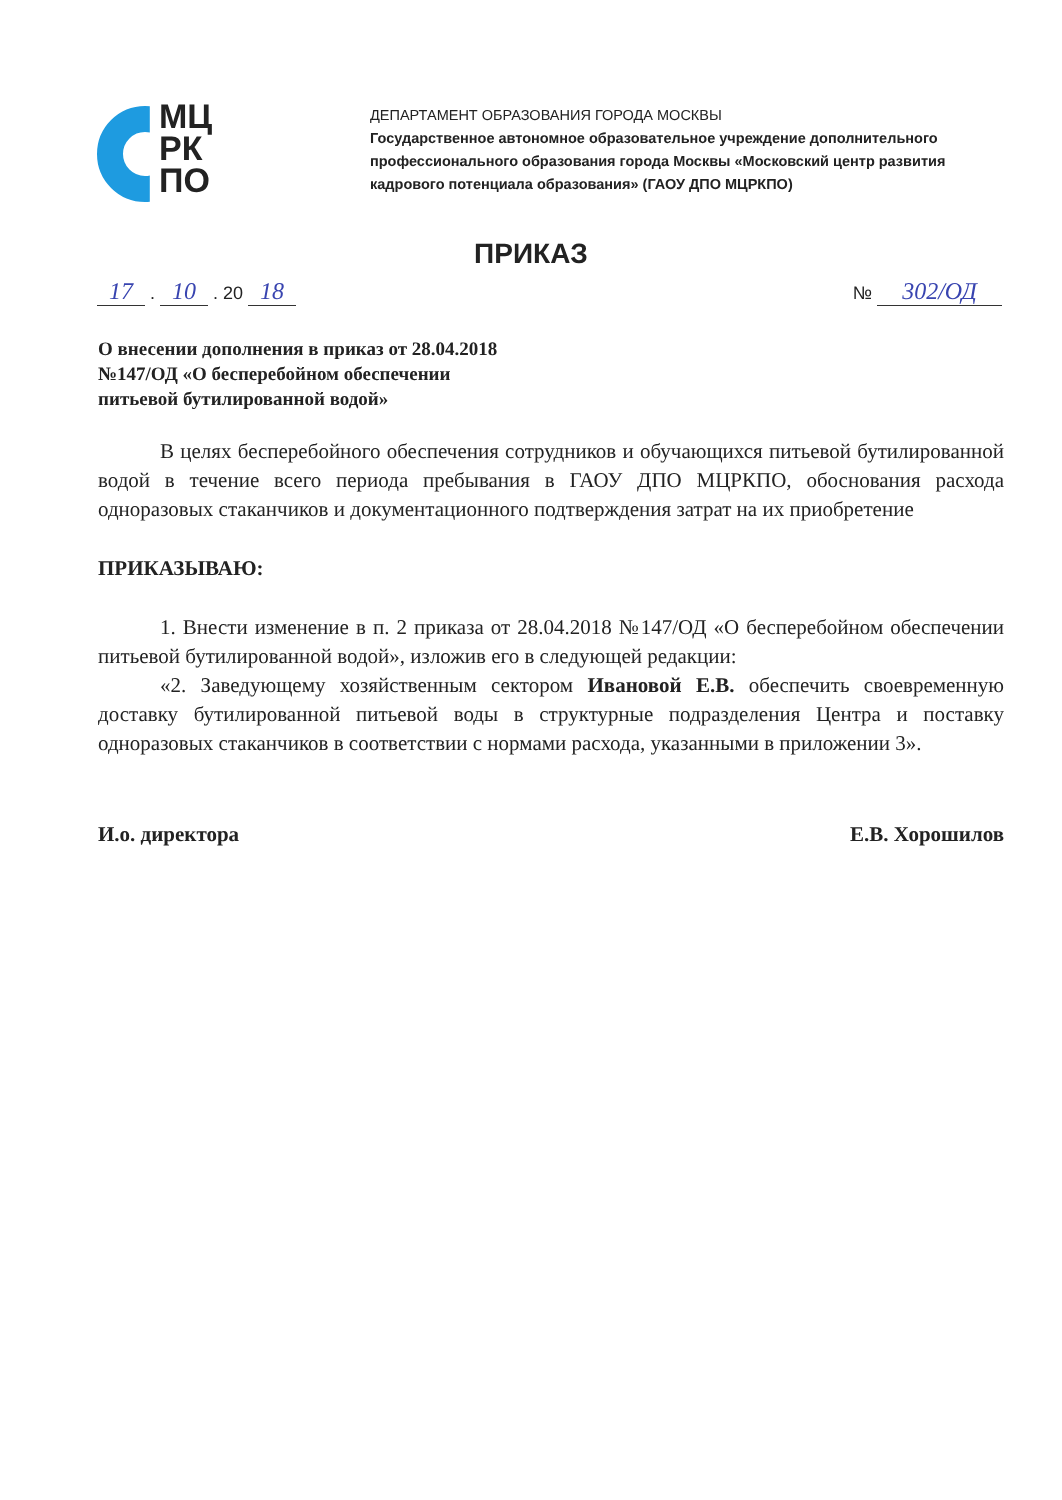МЦ
РК
ПО
ДЕПАРТАМЕНТ ОБРАЗОВАНИЯ ГОРОДА МОСКВЫ
Государственное автономное образовательное учреждение дополнительного
профессионального образования города Москвы «Московский центр развития
кадрового потенциала образования» (ГАОУ ДПО МЦРКПО)
ПРИКАЗ
17 . 10 . 20 18 № 302/ОД
О внесении дополнения в приказ от 28.04.2018
№147/ОД «О бесперебойном обеспечении
питьевой бутилированной водой»
В целях бесперебойного обеспечения сотрудников и обучающихся питьевой бутилированной водой в течение всего периода пребывания в ГАОУ ДПО МЦРКПО, обоснования расхода одноразовых стаканчиков и документационного подтверждения затрат на их приобретение
ПРИКАЗЫВАЮ:
1. Внести изменение в п. 2 приказа от 28.04.2018 №147/ОД «О бесперебойном обеспечении питьевой бутилированной водой», изложив его в следующей редакции:
«2. Заведующему хозяйственным сектором Ивановой Е.В. обеспечить своевременную доставку бутилированной питьевой воды в структурные подразделения Центра и поставку одноразовых стаканчиков в соответствии с нормами расхода, указанными в приложении 3».
И.о. директора Е.В. Хорошилов